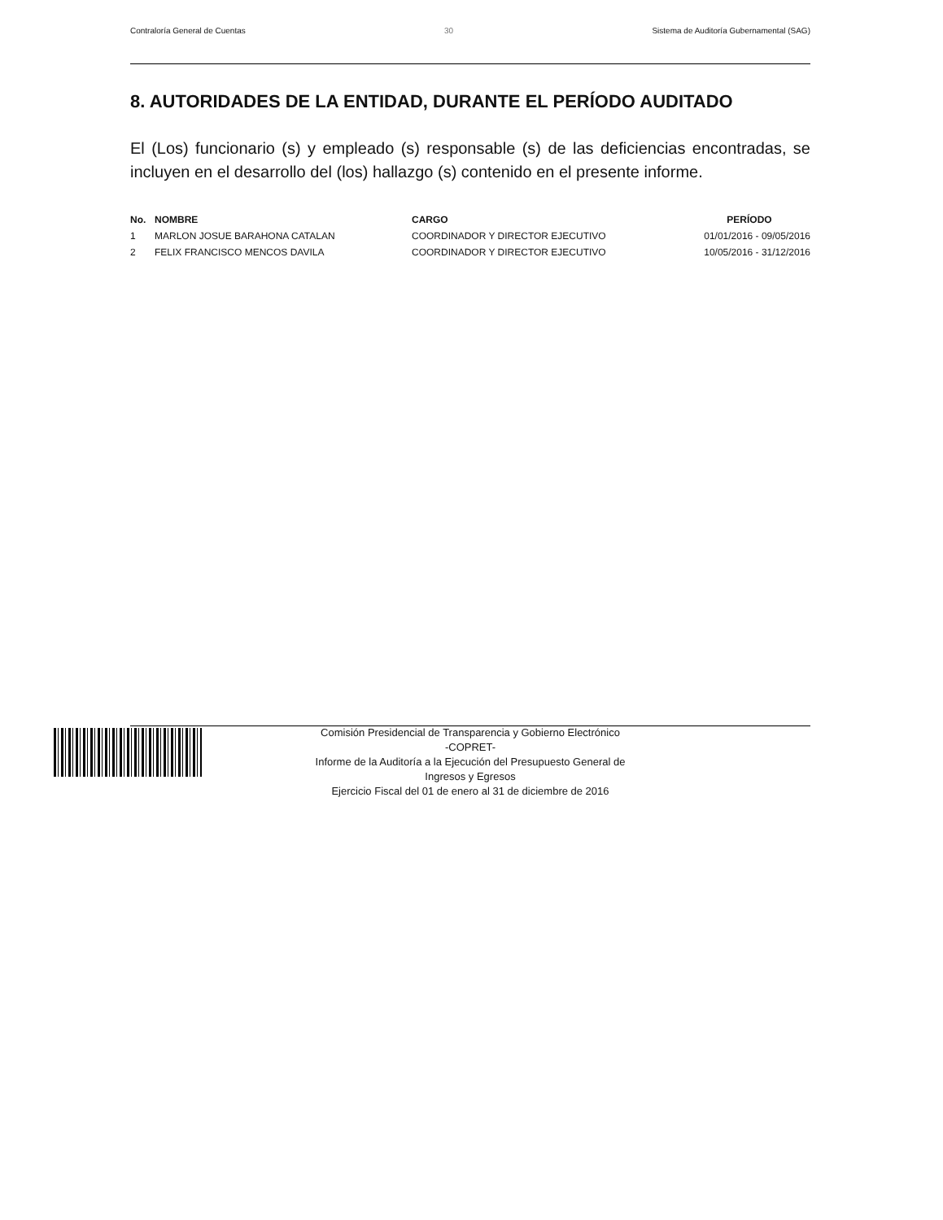Contraloría General de Cuentas 30 Sistema de Auditoría Gubernamental (SAG)
8. AUTORIDADES DE LA ENTIDAD, DURANTE EL PERÍODO AUDITADO
El (Los) funcionario (s) y empleado (s) responsable (s) de las deficiencias encontradas, se incluyen en el desarrollo del (los) hallazgo (s) contenido en el presente informe.
| No. | NOMBRE | CARGO | PERÍODO |
| --- | --- | --- | --- |
| 1 | MARLON JOSUE BARAHONA CATALAN | COORDINADOR Y DIRECTOR EJECUTIVO | 01/01/2016 - 09/05/2016 |
| 2 | FELIX FRANCISCO MENCOS DAVILA | COORDINADOR Y DIRECTOR EJECUTIVO | 10/05/2016 - 31/12/2016 |
Comisión Presidencial de Transparencia y Gobierno Electrónico
-COPRET-
Informe de la Auditoría a la Ejecución del Presupuesto General de
Ingresos y Egresos
Ejercicio Fiscal del 01 de enero al 31 de diciembre de 2016